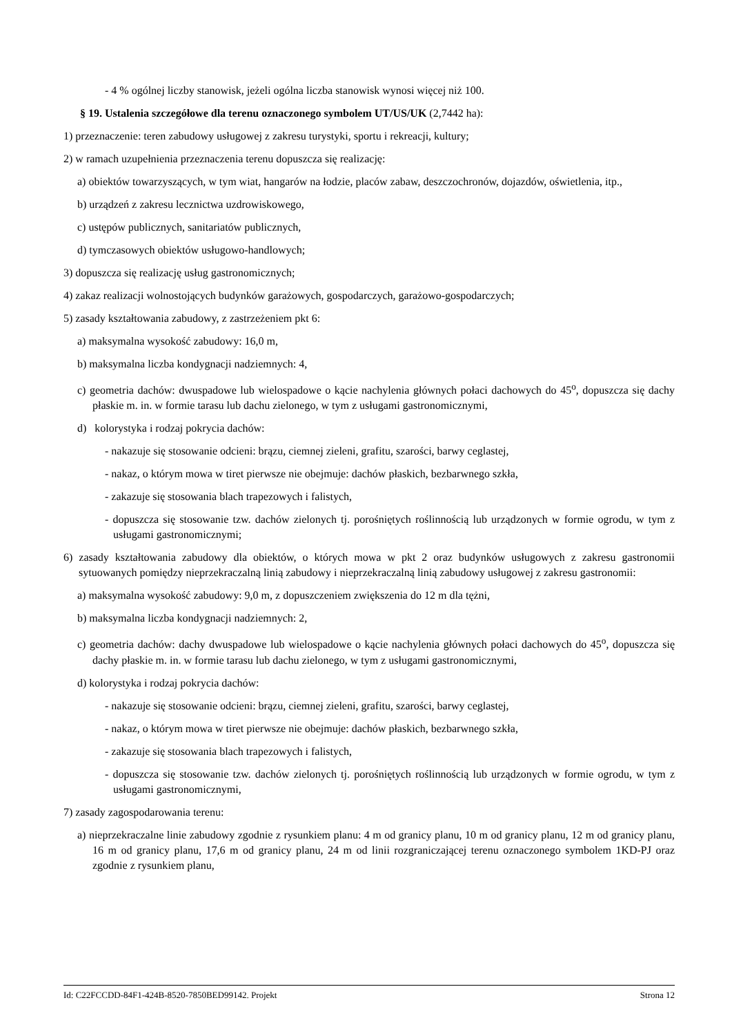- 4 % ogólnej liczby stanowisk, jeżeli ogólna liczba stanowisk wynosi więcej niż 100.
§ 19. Ustalenia szczegółowe dla terenu oznaczonego symbolem UT/US/UK (2,7442 ha):
1) przeznaczenie: teren zabudowy usługowej z zakresu turystyki, sportu i rekreacji, kultury;
2) w ramach uzupełnienia przeznaczenia terenu dopuszcza się realizację:
a) obiektów towarzyszących, w tym wiat, hangarów na łodzie, placów zabaw, deszczochronów, dojazdów, oświetlenia, itp.,
b) urządzeń z zakresu lecznictwa uzdrowiskowego,
c) ustępów publicznych, sanitariatów publicznych,
d) tymczasowych obiektów usługowo-handlowych;
3) dopuszcza się realizację usług gastronomicznych;
4) zakaz realizacji wolnostojących budynków garażowych, gospodarczych, garażowo-gospodarczych;
5) zasady kształtowania zabudowy, z zastrzeżeniem pkt 6:
a) maksymalna wysokość zabudowy: 16,0 m,
b) maksymalna liczba kondygnacji nadziemnych: 4,
c) geometria dachów: dwuspadowe lub wielospadowe o kącie nachylenia głównych połaci dachowych do 45<sup>o</sup>, dopuszcza się dachy płaskie m. in. w formie tarasu lub dachu zielonego, w tym z usługami gastronomicznymi,
d) kolorystyka i rodzaj pokrycia dachów:
- nakazuje się stosowanie odcieni: brązu, ciemnej zieleni, grafitu, szarości, barwy ceglastej,
- nakaz, o którym mowa w tiret pierwsze nie obejmuje: dachów płaskich, bezbarwnego szkła,
- zakazuje się stosowania blach trapezowych i falistych,
- dopuszcza się stosowanie tzw. dachów zielonych tj. porośniętych roślinnością lub urządzonych w formie ogrodu, w tym z usługami gastronomicznymi;
6) zasady kształtowania zabudowy dla obiektów, o których mowa w pkt 2 oraz budynków usługowych z zakresu gastronomii sytuowanych pomiędzy nieprzekraczalną linią zabudowy i nieprzekraczalną linią zabudowy usługowej z zakresu gastronomii:
a) maksymalna wysokość zabudowy: 9,0 m, z dopuszczeniem zwiększenia do 12 m dla tężni,
b) maksymalna liczba kondygnacji nadziemnych: 2,
c) geometria dachów: dachy dwuspadowe lub wielospadowe o kącie nachylenia głównych połaci dachowych do 45<sup>o</sup>, dopuszcza się dachy płaskie m. in. w formie tarasu lub dachu zielonego, w tym z usługami gastronomicznymi,
d) kolorystyka i rodzaj pokrycia dachów:
- nakazuje się stosowanie odcieni: brązu, ciemnej zieleni, grafitu, szarości, barwy ceglastej,
- nakaz, o którym mowa w tiret pierwsze nie obejmuje: dachów płaskich, bezbarwnego szkła,
- zakazuje się stosowania blach trapezowych i falistych,
- dopuszcza się stosowanie tzw. dachów zielonych tj. porośniętych roślinnością lub urządzonych w formie ogrodu, w tym z usługami gastronomicznymi,
7) zasady zagospodarowania terenu:
a) nieprzekraczalne linie zabudowy zgodnie z rysunkiem planu: 4 m od granicy planu, 10 m od granicy planu, 12 m od granicy planu, 16 m od granicy planu, 17,6 m od granicy planu, 24 m od linii rozgraniczającej terenu oznaczonego symbolem 1KD-PJ oraz zgodnie z rysunkiem planu,
Id: C22FCCDD-84F1-424B-8520-7850BED99142. Projekt Strona 12